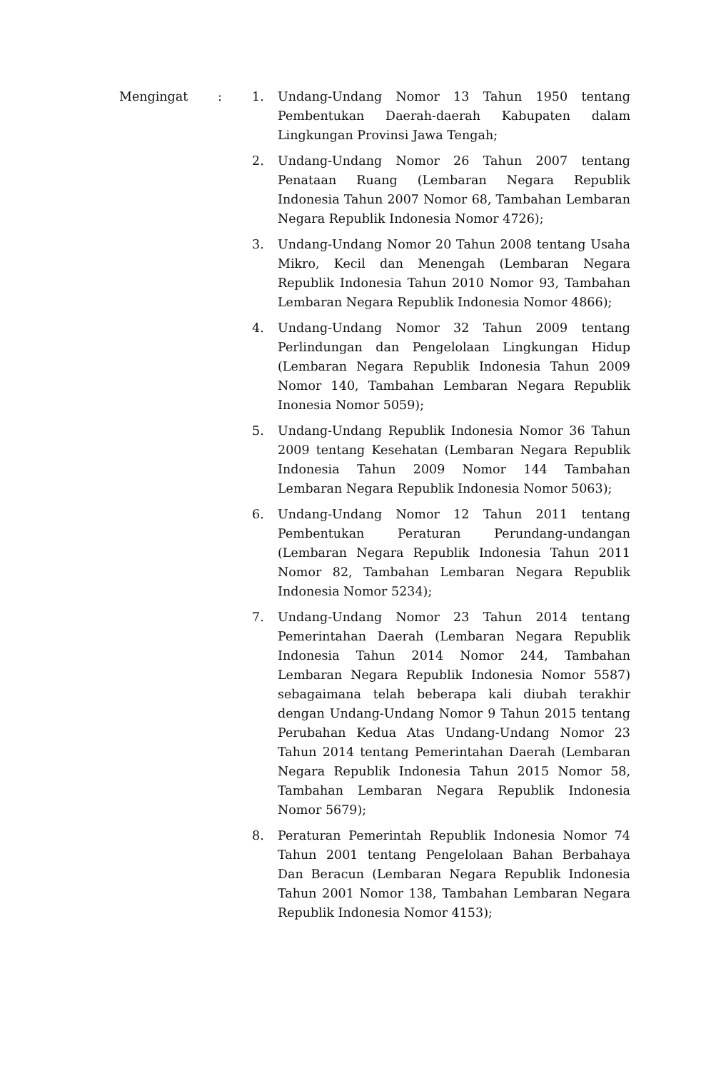Mengingat : 1. Undang-Undang Nomor 13 Tahun 1950 tentang Pembentukan Daerah-daerah Kabupaten dalam Lingkungan Provinsi Jawa Tengah;
2. Undang-Undang Nomor 26 Tahun 2007 tentang Penataan Ruang (Lembaran Negara Republik Indonesia Tahun 2007 Nomor 68, Tambahan Lembaran Negara Republik Indonesia Nomor 4726);
3. Undang-Undang Nomor 20 Tahun 2008 tentang Usaha Mikro, Kecil dan Menengah (Lembaran Negara Republik Indonesia Tahun 2010 Nomor 93, Tambahan Lembaran Negara Republik Indonesia Nomor 4866);
4. Undang-Undang Nomor 32 Tahun 2009 tentang Perlindungan dan Pengelolaan Lingkungan Hidup (Lembaran Negara Republik Indonesia Tahun 2009 Nomor 140, Tambahan Lembaran Negara Republik Inonesia Nomor 5059);
5. Undang-Undang Republik Indonesia Nomor 36 Tahun 2009 tentang Kesehatan (Lembaran Negara Republik Indonesia Tahun 2009 Nomor 144 Tambahan Lembaran Negara Republik Indonesia Nomor 5063);
6. Undang-Undang Nomor 12 Tahun 2011 tentang Pembentukan Peraturan Perundang-undangan (Lembaran Negara Republik Indonesia Tahun 2011 Nomor 82, Tambahan Lembaran Negara Republik Indonesia Nomor 5234);
7. Undang-Undang Nomor 23 Tahun 2014 tentang Pemerintahan Daerah (Lembaran Negara Republik Indonesia Tahun 2014 Nomor 244, Tambahan Lembaran Negara Republik Indonesia Nomor 5587) sebagaimana telah beberapa kali diubah terakhir dengan Undang-Undang Nomor 9 Tahun 2015 tentang Perubahan Kedua Atas Undang-Undang Nomor 23 Tahun 2014 tentang Pemerintahan Daerah (Lembaran Negara Republik Indonesia Tahun 2015 Nomor 58, Tambahan Lembaran Negara Republik Indonesia Nomor 5679);
8. Peraturan Pemerintah Republik Indonesia Nomor 74 Tahun 2001 tentang Pengelolaan Bahan Berbahaya Dan Beracun (Lembaran Negara Republik Indonesia Tahun 2001 Nomor 138, Tambahan Lembaran Negara Republik Indonesia Nomor 4153);